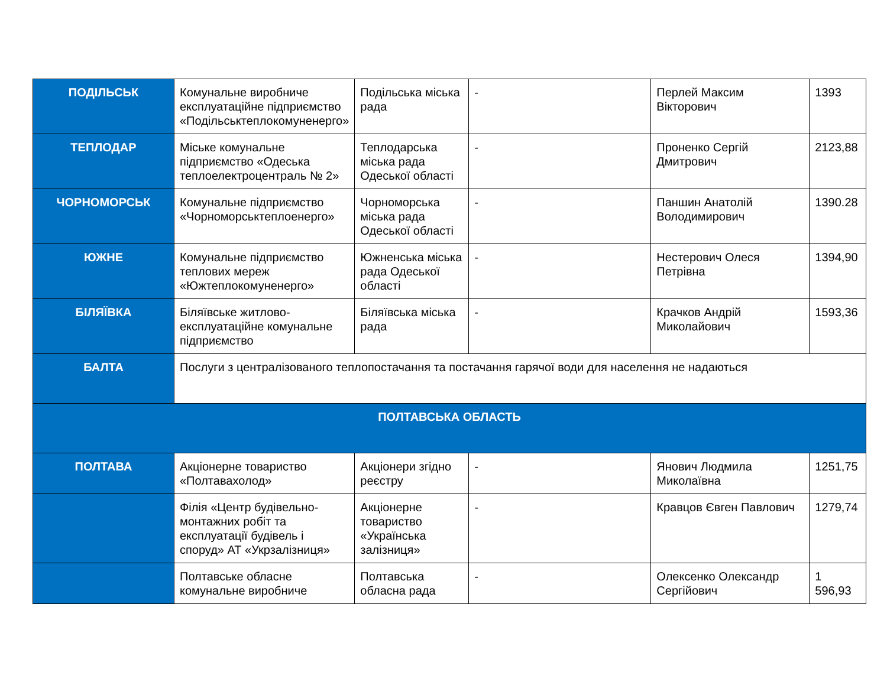| ПОДІЛЬСЬК | Комунальне виробниче експлуатаційне підприємство «Подільськтеплокомуненерго» | Подільська міська рада | - | Перлей Максим Вікторович | 1393 |
| ТЕПЛОДАР | Міське комунальне підприємство «Одеська теплоелектроцентраль № 2» | Теплодарська міська рада Одеської області | - | Проненко Сергій Дмитрович | 2123,88 |
| ЧОРНОМОРСЬК | Комунальне підприємство «Чорноморськтеплоенерго» | Чорноморська міська рада Одеської області | - | Паншин Анатолій Володимирович | 1390.28 |
| ЮЖНЕ | Комунальне підприємство теплових мереж «Южтеплокомуненерго» | Южненська міська рада Одеської області | - | Нестерович Олеся Петрівна | 1394,90 |
| БІЛЯЇВКА | Біляївське житлово-експлуатаційне комунальне підприємство | Біляївська міська рада | - | Крачков Андрій Миколайович | 1593,36 |
| БАЛТА | Послуги з централізованого теплопостачання та постачання гарячої води для населення не надаються | | | | |
| ПОЛТАВСЬКА ОБЛАСТЬ | | | | | |
| ПОЛТАВА | Акціонерне товариство «Полтавахолод» | Акціонери згідно реєстру | - | Янович Людмила Миколаївна | 1251,75 |
| | Філія «Центр будівельно-монтажних робіт та експлуатації будівель і споруд» АТ «Укрзалізниця» | Акціонерне товариство «Українська залізниця» | - | Кравцов Євген Павлович | 1279,74 |
| | Полтавське обласне комунальне виробниче | Полтавська обласна рада | - | Олексенко Олександр Сергійович | 1 596,93 |